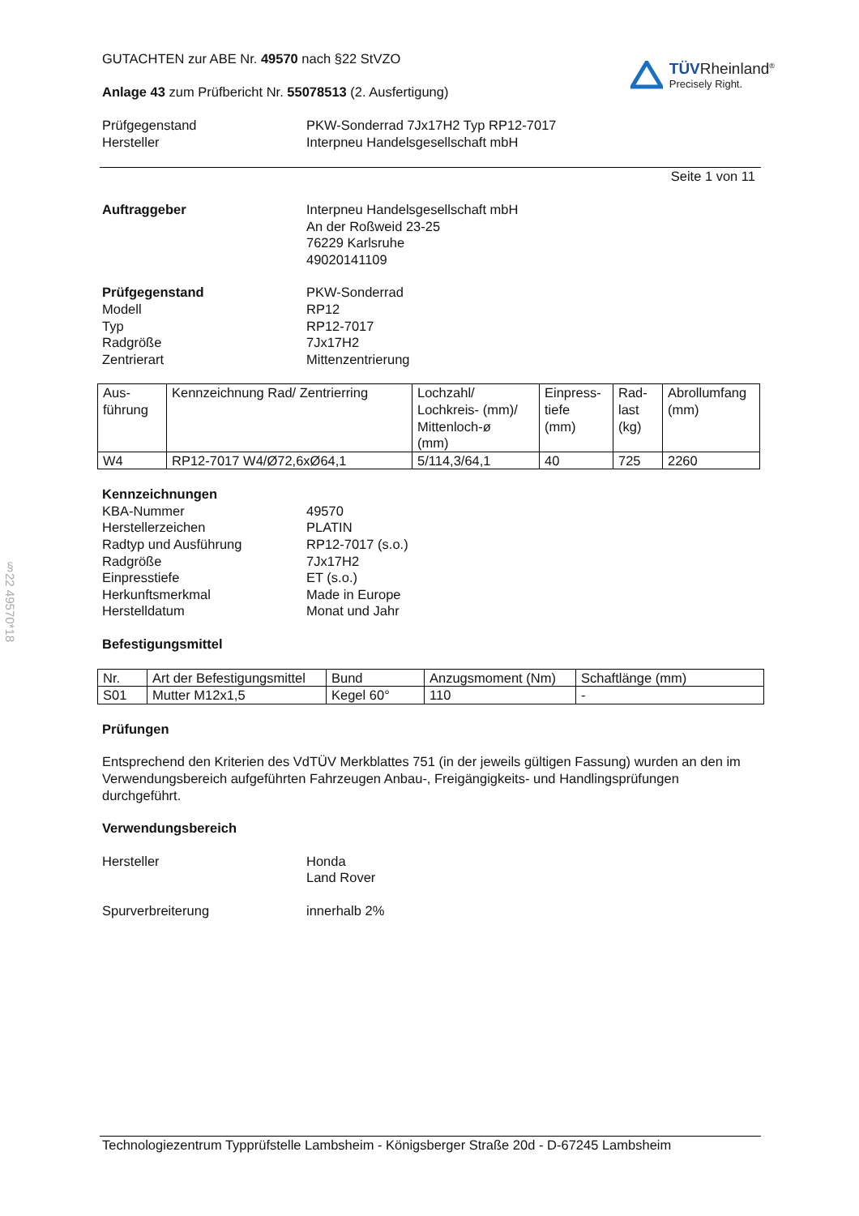GUTACHTEN zur ABE Nr. 49570 nach §22 StVZO
Anlage 43 zum Prüfbericht Nr. 55078513 (2. Ausfertigung)
TÜVRheinland<sup>®</sup>
Precisely Right.
Prüfgegenstand
Hersteller
PKW-Sonderrad 7Jx17H2 Typ RP12-7017
Interpneu Handelsgesellschaft mbH
Seite 1 von 11
Auftraggeber
Interpneu Handelsgesellschaft mbH
An der Roßweid 23-25
76229 Karlsruhe
49020141109
Prüfgegenstand
Modell
Typ
Radgröße
Zentrierart
PKW-Sonderrad
RP12
RP12-7017
7Jx17H2
Mittenzentrierung
| Aus- führung | Kennzeichnung Rad/ Zentrierring | Lochzahl/ Lochkreis- (mm)/ Mittenloch-ø (mm) | Einpress- tiefe (mm) | Rad- last (kg) | Abrollumfang (mm) |
| --- | --- | --- | --- | --- | --- |
| W4 | RP12-7017 W4/Ø72,6xØ64,1 | 5/114,3/64,1 | 40 | 725 | 2260 |
Kennzeichnungen
KBA-Nummer
Herstellerzeichen
Radtyp und Ausführung
Radgröße
Einpresstiefe
Herkunftsmerkmal
Herstelldatum
49570
PLATIN
RP12-7017 (s.o.)
7Jx17H2
ET (s.o.)
Made in Europe
Monat und Jahr
Befestigungsmittel
| Nr. | Art der Befestigungsmittel | Bund | Anzugsmoment (Nm) | Schaftlänge (mm) |
| --- | --- | --- | --- | --- |
| S01 | Mutter M12x1,5 | Kegel 60° | 110 | - |
Prüfungen
Entsprechend den Kriterien des VdTÜV Merkblattes 751 (in der jeweils gültigen Fassung) wurden an den im Verwendungsbereich aufgeführten Fahrzeugen Anbau-, Freigängigkeits- und Handlingsprüfungen durchgeführt.
Verwendungsbereich
Hersteller
Honda
Land Rover
Spurverbreiterung
innerhalb 2%
Technologiezentrum Typprüfstelle Lambsheim - Königsberger Straße 20d - D-67245 Lambsheim
§22 49570*18